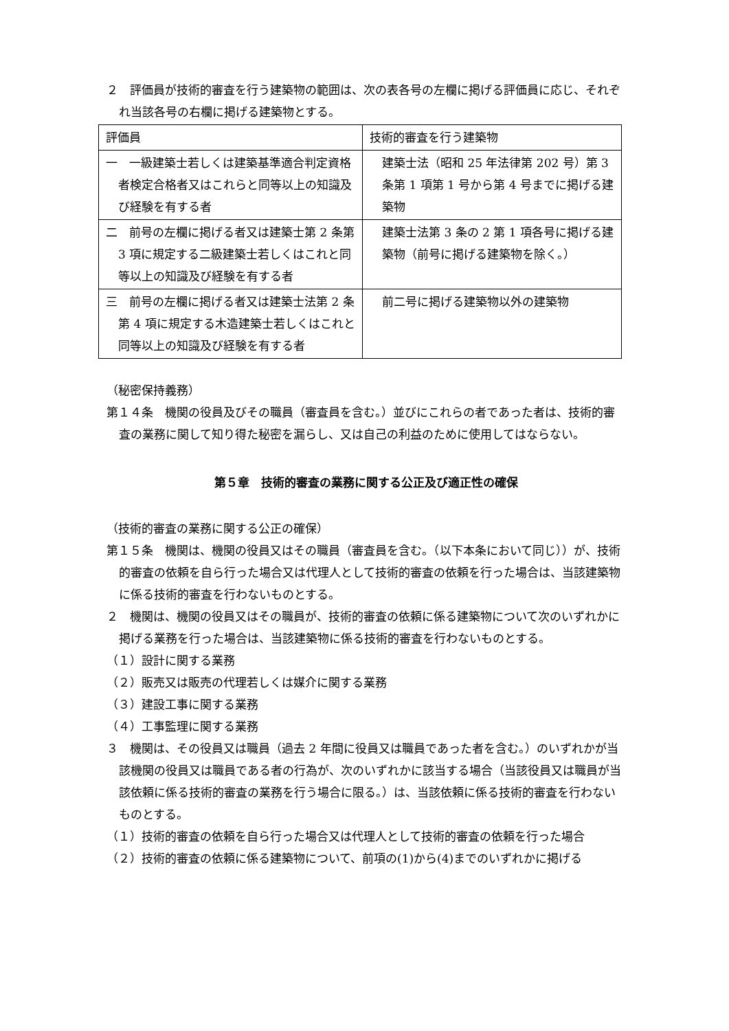２　評価員が技術的審査を行う建築物の範囲は、次の表各号の左欄に掲げる評価員に応じ、それぞれ当該各号の右欄に掲げる建築物とする。
| 評価員 | 技術的審査を行う建築物 |
| 一 一級建築士若しくは建築基準適合判定資格者検定合格者又はこれらと同等以上の知識及び経験を有する者 | 建築士法（昭和 25 年法律第 202 号）第 3 条第 1 項第 1 号から第 4 号までに掲げる建築物 |
| 二 前号の左欄に掲げる者又は建築士第 2 条第 3 項に規定する二級建築士若しくはこれと同等以上の知識及び経験を有する者 | 建築士法第 3 条の 2 第 1 項各号に掲げる建築物（前号に掲げる建築物を除く。） |
| 三 前号の左欄に掲げる者又は建築士法第 2 条第 4 項に規定する木造建築士若しくはこれと同等以上の知識及び経験を有する者 | 前二号に掲げる建築物以外の建築物 |
（秘密保持義務）
第１４条　機関の役員及びその職員（審査員を含む。）並びにこれらの者であった者は、技術的審査の業務に関して知り得た秘密を漏らし、又は自己の利益のために使用してはならない。
第５章　技術的審査の業務に関する公正及び適正性の確保
（技術的審査の業務に関する公正の確保）
第１５条　機関は、機関の役員又はその職員（審査員を含む。（以下本条において同じ））が、技術的審査の依頼を自ら行った場合又は代理人として技術的審査の依頼を行った場合は、当該建築物に係る技術的審査を行わないものとする。
２　機関は、機関の役員又はその職員が、技術的審査の依頼に係る建築物について次のいずれかに掲げる業務を行った場合は、当該建築物に係る技術的審査を行わないものとする。
（１）設計に関する業務
（２）販売又は販売の代理若しくは媒介に関する業務
（３）建設工事に関する業務
（４）工事監理に関する業務
３　機関は、その役員又は職員（過去 2 年間に役員又は職員であった者を含む。）のいずれかが当該機関の役員又は職員である者の行為が、次のいずれかに該当する場合（当該役員又は職員が当該依頼に係る技術的審査の業務を行う場合に限る。）は、当該依頼に係る技術的審査を行わないものとする。
（１）技術的審査の依頼を自ら行った場合又は代理人として技術的審査の依頼を行った場合
（２）技術的審査の依頼に係る建築物について、前項の(1)から(4)までのいずれかに掲げる